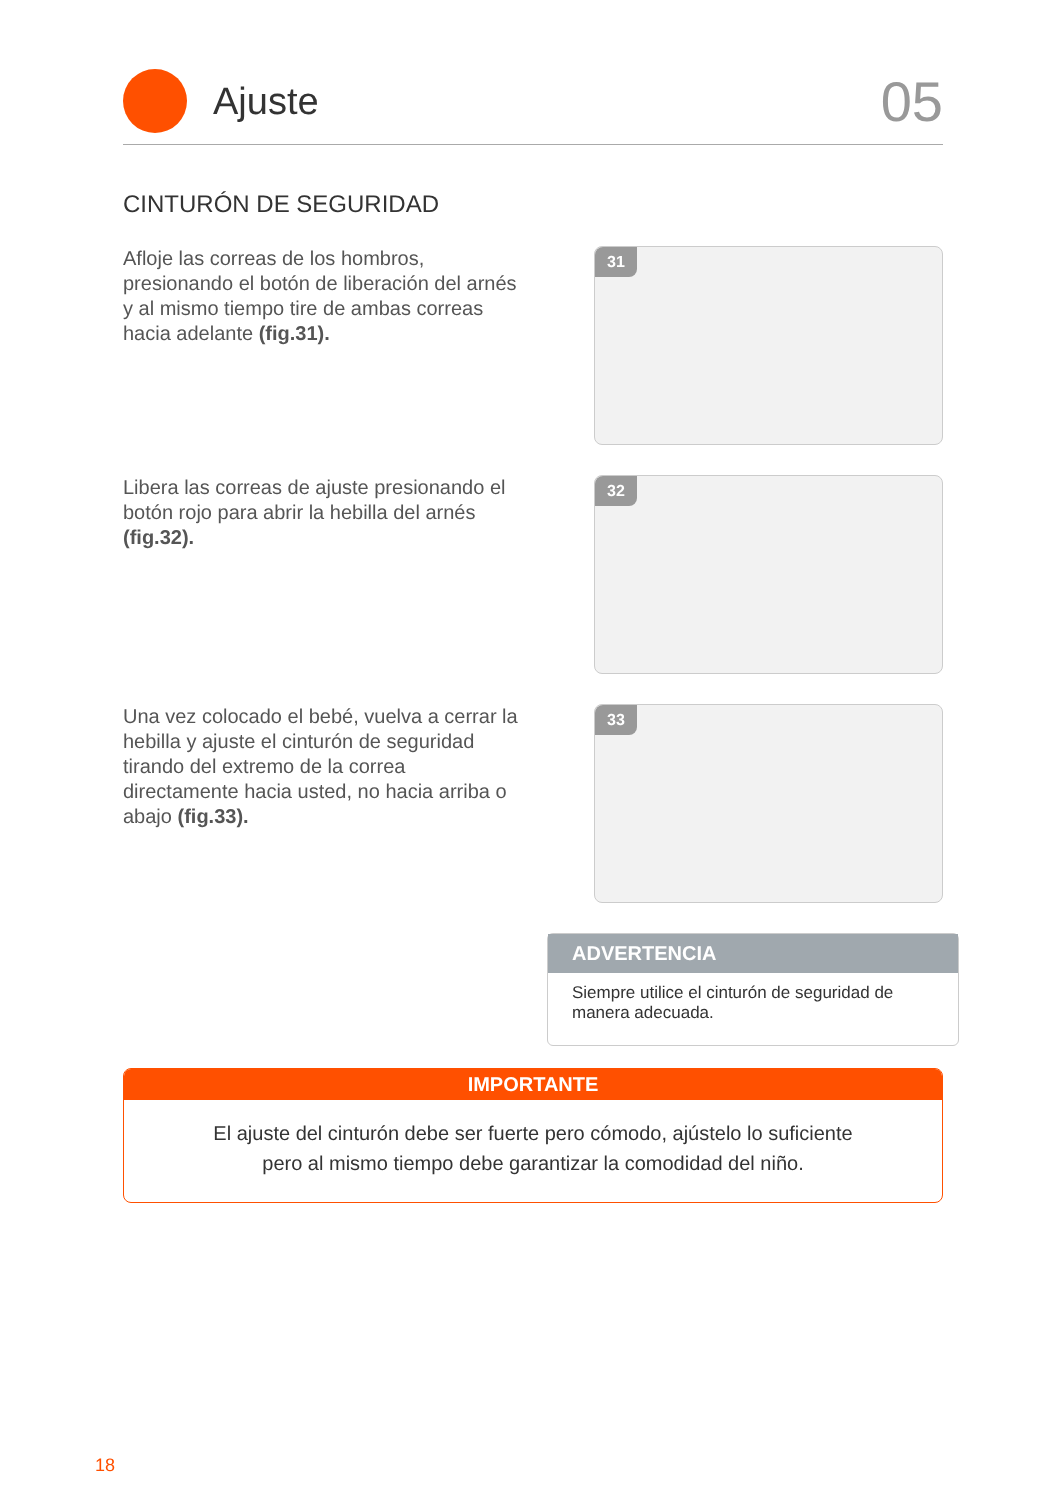Ajuste
05
CINTURÓN DE SEGURIDAD
Afloje las correas de los hombros, presionando el botón de liberación del arnés y al mismo tiempo tire de ambas correas hacia adelante (fig.31).
31
Libera las correas de ajuste presionando el botón rojo para abrir la hebilla del arnés (fig.32).
32
Una vez colocado el bebé, vuelva a cerrar la hebilla y ajuste el cinturón de seguridad tirando del extremo de la correa directamente hacia usted, no hacia arriba o abajo (fig.33).
33
ADVERTENCIA
Siempre utilice el cinturón de seguridad de manera adecuada.
IMPORTANTE
El ajuste del cinturón debe ser fuerte pero cómodo, ajústelo lo suficiente
pero al mismo tiempo debe garantizar la comodidad del niño.
18